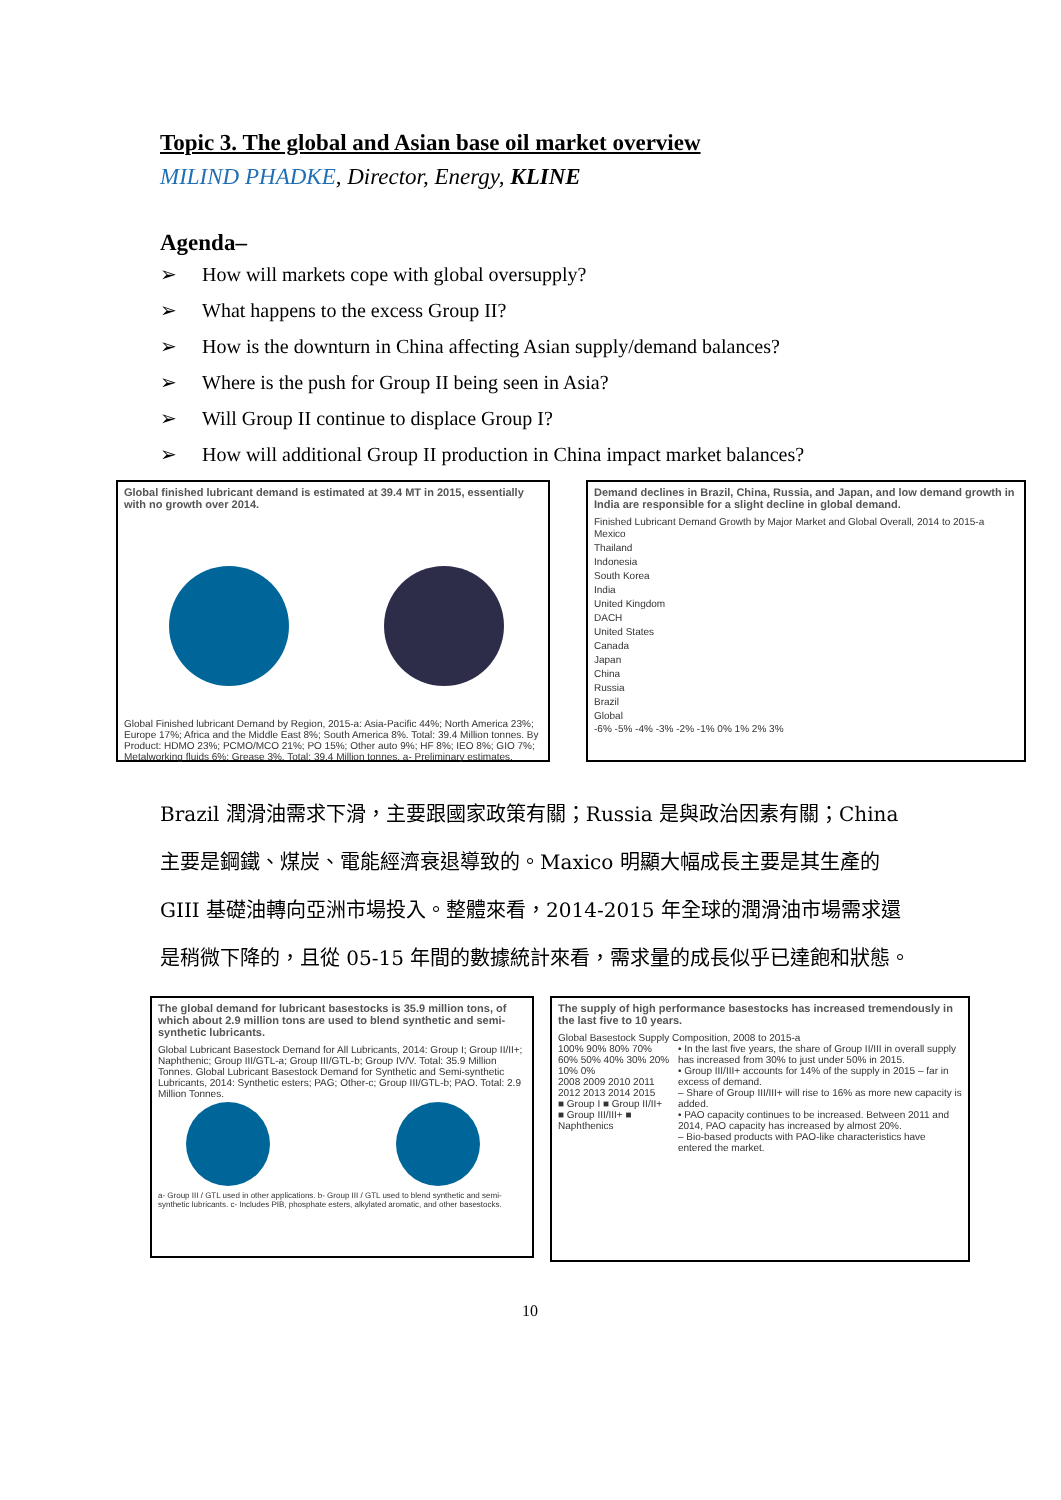Topic 3. The global and Asian base oil market overview
MILIND PHADKE, Director, Energy, KLINE
Agenda–
➢ How will markets cope with global oversupply?
➢ What happens to the excess Group II?
➢ How is the downturn in China affecting Asian supply/demand balances?
➢ Where is the push for Group II being seen in Asia?
➢ Will Group II continue to displace Group I?
➢ How will additional Group II production in China impact market balances?
Global finished lubricant demand is estimated at 39.4 MT in 2015, essentially with no growth over 2014.
Global Finished lubricant Demand by Region, 2015-a: Asia-Pacific 44%; North America 23%; Europe 17%; Africa and the Middle East 8%; South America 8%. Total: 39.4 Million tonnes. By Product: HDMO 23%; PCMO/MCO 21%; PO 15%; Other auto 9%; HF 8%; IEO 8%; GIO 7%; Metalworking fluids 6%; Grease 3%. Total: 39.4 Million tonnes. a- Preliminary estimates.
Demand declines in Brazil, China, Russia, and Japan, and low demand growth in India are responsible for a slight decline in global demand.
Finished Lubricant Demand Growth by Major Market and Global Overall, 2014 to 2015-a
Mexico
Thailand
Indonesia
South Korea
India
United Kingdom
DACH
United States
Canada
Japan
China
Russia
Brazil
Global
-6% -5% -4% -3% -2% -1% 0% 1% 2% 3%
Brazil 潤滑油需求下滑，主要跟國家政策有關；Russia 是與政治因素有關；China 主要是鋼鐵、煤炭、電能經濟衰退導致的。Maxico 明顯大幅成長主要是其生產的 GIII 基礎油轉向亞洲市場投入。整體來看，2014-2015 年全球的潤滑油市場需求還是稍微下降的，且從 05-15 年間的數據統計來看，需求量的成長似乎已達飽和狀態。
The global demand for lubricant basestocks is 35.9 million tons, of which about 2.9 million tons are used to blend synthetic and semi-synthetic lubricants.
Global Lubricant Basestock Demand for All Lubricants, 2014: Group I; Group II/II+; Naphthenic; Group III/GTL-a; Group III/GTL-b; Group IV/V. Total: 35.9 Million Tonnes. Global Lubricant Basestock Demand for Synthetic and Semi-synthetic Lubricants, 2014: Synthetic esters; PAG; Other-c; Group III/GTL-b; PAO. Total: 2.9 Million Tonnes.
a- Group III / GTL used in other applications. b- Group III / GTL used to blend synthetic and semi-synthetic lubricants. c- Includes PIB, phosphate esters, alkylated aromatic, and other basestocks.
The supply of high performance basestocks has increased tremendously in the last five to 10 years.
Global Basestock Supply Composition, 2008 to 2015-a
100% 90% 80% 70% 60% 50% 40% 30% 20% 10% 0%
2008 2009 2010 2011 2012 2013 2014 2015
■ Group I ■ Group II/II+ ■ Group III/III+ ■ Naphthenics
• In the last five years, the share of Group II/III in overall supply has increased from 30% to just under 50% in 2015.
• Group III/III+ accounts for 14% of the supply in 2015 – far in excess of demand.
– Share of Group III/III+ will rise to 16% as more new capacity is added.
• PAO capacity continues to be increased. Between 2011 and 2014, PAO capacity has increased by almost 20%.
– Bio-based products with PAO-like characteristics have entered the market.
10